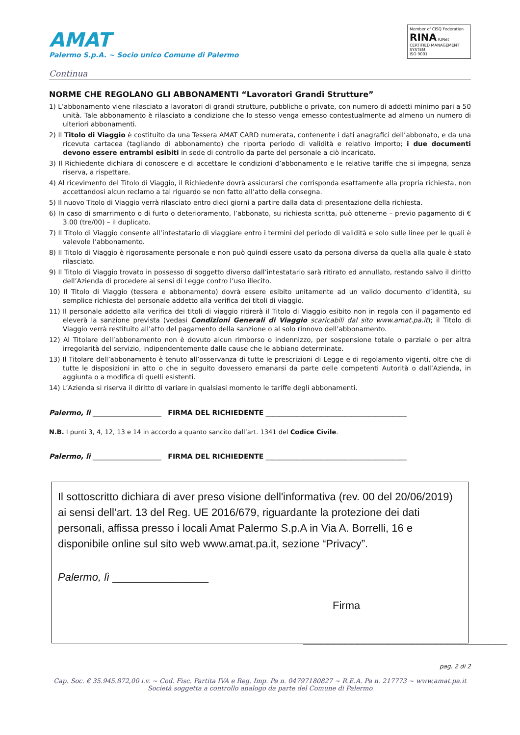AMAT
Palermo S.p.A. ~ Socio unico Comune di Palermo
Member of CISQ Federation
RINA IQNet
CERTIFIED MANAGEMENT SYSTEM
ISO 9001
Continua
NORME CHE REGOLANO GLI ABBONAMENTI “Lavoratori Grandi Strutture”
1) L’abbonamento viene rilasciato a lavoratori di grandi strutture, pubbliche o private, con numero di addetti minimo pari a 50 unità. Tale abbonamento è rilasciato a condizione che lo stesso venga emesso contestualmente ad almeno un numero di ulteriori abbonamenti.
2) Il Titolo di Viaggio è costituito da una Tessera AMAT CARD numerata, contenente i dati anagrafici dell’abbonato, e da una ricevuta cartacea (tagliando di abbonamento) che riporta periodo di validità e relativo importo; i due documenti devono essere entrambi esibiti in sede di controllo da parte del personale a ciò incaricato.
3) Il Richiedente dichiara di conoscere e di accettare le condizioni d’abbonamento e le relative tariffe che si impegna, senza riserva, a rispettare.
4) Al ricevimento del Titolo di Viaggio, il Richiedente dovrà assicurarsi che corrisponda esattamente alla propria richiesta, non accettandosi alcun reclamo a tal riguardo se non fatto all’atto della consegna.
5) Il nuovo Titolo di Viaggio verrà rilasciato entro dieci giorni a partire dalla data di presentazione della richiesta.
6) In caso di smarrimento o di furto o deterioramento, l’abbonato, su richiesta scritta, può ottenerne – previo pagamento di € 3.00 (tre/00) – il duplicato.
7) Il Titolo di Viaggio consente all’intestatario di viaggiare entro i termini del periodo di validità e solo sulle linee per le quali è valevole l’abbonamento.
8) Il Titolo di Viaggio è rigorosamente personale e non può quindi essere usato da persona diversa da quella alla quale è stato rilasciato.
9) Il Titolo di Viaggio trovato in possesso di soggetto diverso dall’intestatario sarà ritirato ed annullato, restando salvo il diritto dell’Azienda di procedere ai sensi di Legge contro l’uso illecito.
10) Il Titolo di Viaggio (tessera e abbonamento) dovrà essere esibito unitamente ad un valido documento d’identità, su semplice richiesta del personale addetto alla verifica dei titoli di viaggio.
11) Il personale addetto alla verifica dei titoli di viaggio ritirerà il Titolo di Viaggio esibito non in regola con il pagamento ed eleverà la sanzione prevista (vedasi Condizioni Generali di Viaggio scaricabili dal sito www.amat.pa.it); il Titolo di Viaggio verrà restituito all’atto del pagamento della sanzione o al solo rinnovo dell’abbonamento.
12) Al Titolare dell’abbonamento non è dovuto alcun rimborso o indennizzo, per sospensione totale o parziale o per altra irregolarità del servizio, indipendentemente dalle cause che le abbiano determinate.
13) Il Titolare dell’abbonamento è tenuto all’osservanza di tutte le prescrizioni di Legge e di regolamento vigenti, oltre che di tutte le disposizioni in atto o che in seguito dovessero emanarsi da parte delle competenti Autorità o dall’Azienda, in aggiunta o a modifica di quelli esistenti.
14) L’Azienda si riserva il diritto di variare in qualsiasi momento le tariffe degli abbonamenti.
Palermo, lì ____________________ FIRMA DEL RICHIEDENTE _________________________________________
N.B. I punti 3, 4, 12, 13 e 14 in accordo a quanto sancito dall’art. 1341 del Codice Civile.
Palermo, lì ____________________ FIRMA DEL RICHIEDENTE _________________________________________
Il sottoscritto dichiara di aver preso visione dell'informativa (rev. 00 del 20/06/2019) ai sensi dell’art. 13 del Reg. UE 2016/679, riguardante la protezione dei dati personali, affissa presso i locali Amat Palermo S.p.A in Via A. Borrelli, 16 e disponibile online sul sito web www.amat.pa.it, sezione “Privacy”.
Palermo, lì ________________
Firma
__________________________________
pag. 2 di 2
Cap. Soc. € 35.945.872,00 i.v. ~ Cod. Fisc. Partita IVA e Reg. Imp. Pa n. 04797180827 ~ R.E.A. Pa n. 217773 ~ www.amat.pa.it
Società soggetta a controllo analogo da parte del Comune di Palermo